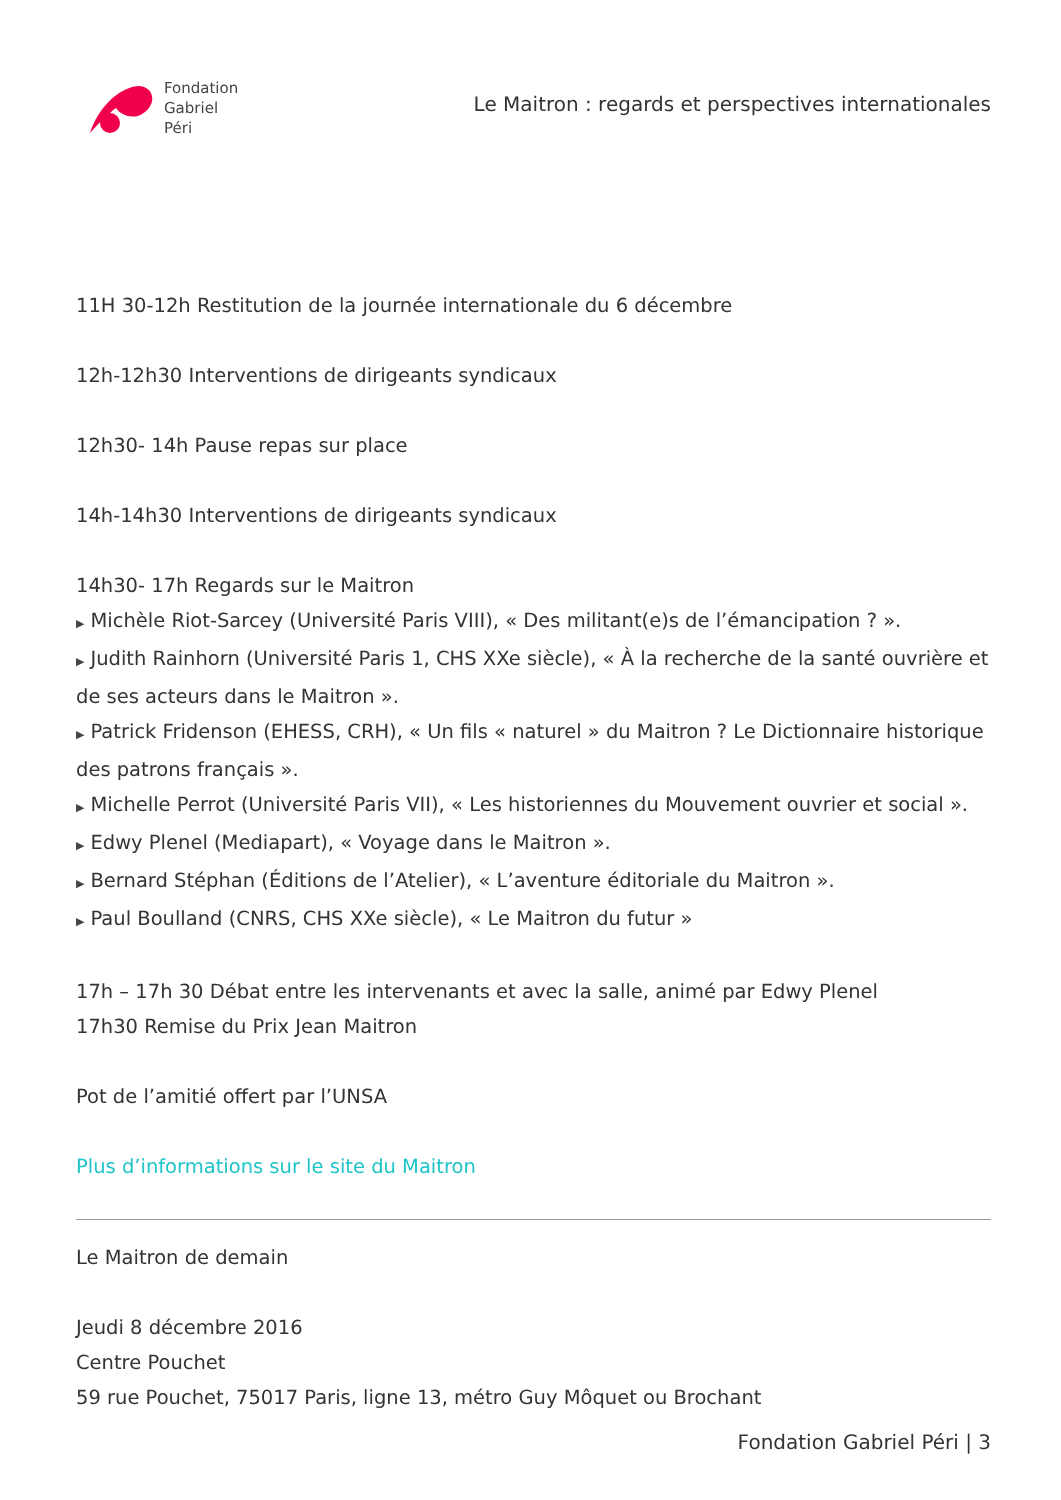Fondation
Gabriel
Péri
Le Maitron : regards et perspectives internationales
11H 30-12h Restitution de la journée internationale du 6 décembre
12h-12h30 Interventions de dirigeants syndicaux
12h30- 14h Pause repas sur place
14h-14h30 Interventions de dirigeants syndicaux
14h30- 17h Regards sur le Maitron
▶ Michèle Riot-Sarcey (Université Paris VIII), « Des militant(e)s de l’émancipation ? ».
▶ Judith Rainhorn (Université Paris 1, CHS XXe siècle), « À la recherche de la santé ouvrière et de ses acteurs dans le Maitron ».
▶ Patrick Fridenson (EHESS, CRH), « Un fils « naturel » du Maitron ? Le Dictionnaire historique des patrons français ».
▶ Michelle Perrot (Université Paris VII), « Les historiennes du Mouvement ouvrier et social ».
▶ Edwy Plenel (Mediapart), « Voyage dans le Maitron ».
▶ Bernard Stéphan (Éditions de l’Atelier), « L’aventure éditoriale du Maitron ».
▶ Paul Boulland (CNRS, CHS XXe siècle), « Le Maitron du futur »
17h – 17h 30 Débat entre les intervenants et avec la salle, animé par Edwy Plenel
17h30 Remise du Prix Jean Maitron
Pot de l’amitié offert par l’UNSA
Plus d’informations sur le site du Maitron
Le Maitron de demain
Jeudi 8 décembre 2016
Centre Pouchet
59 rue Pouchet, 75017 Paris, ligne 13, métro Guy Môquet ou Brochant
Fondation Gabriel Péri | 3